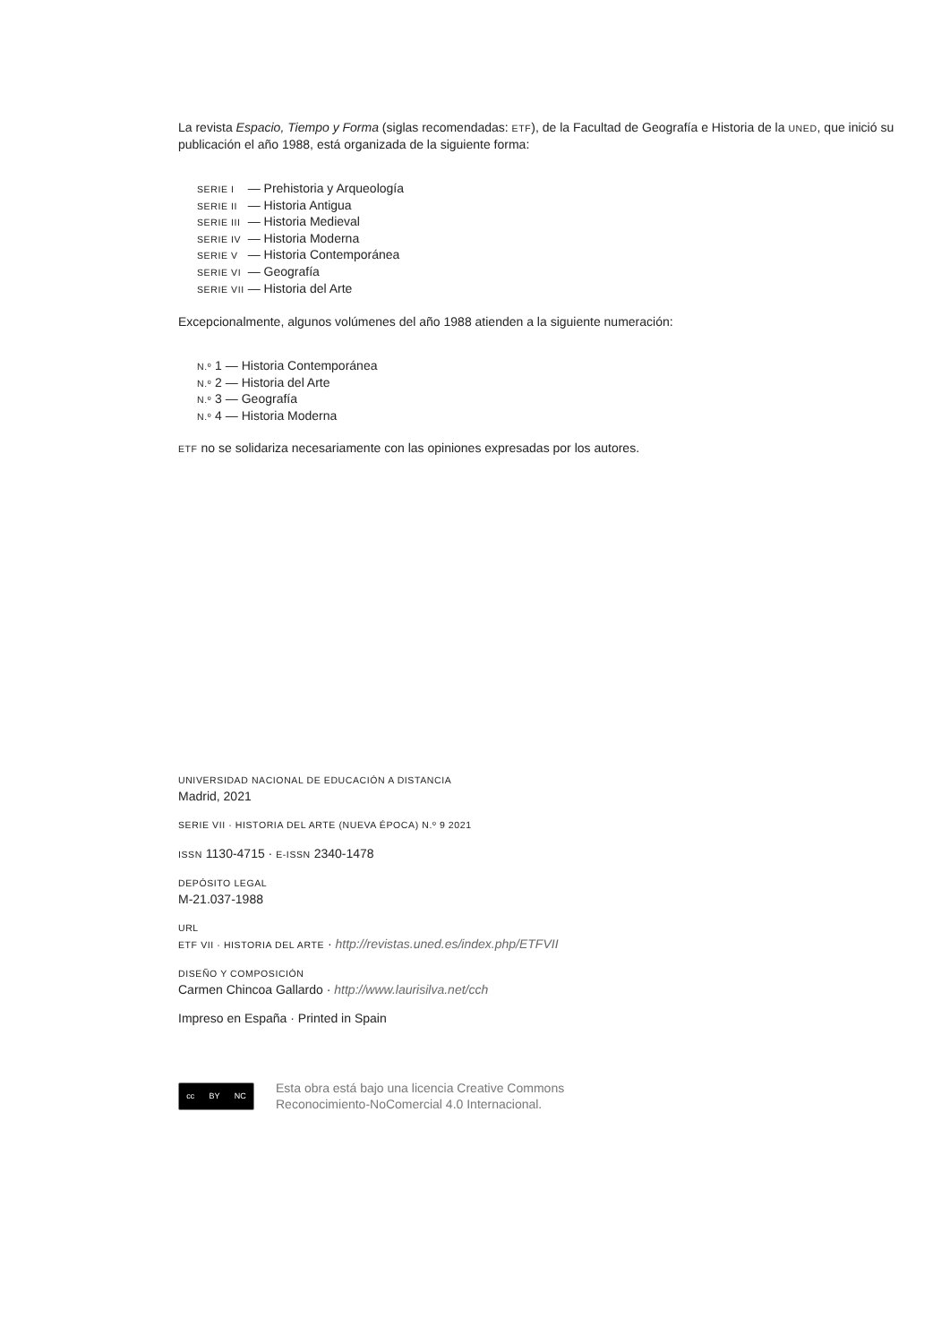La revista Espacio, Tiempo y Forma (siglas recomendadas: ETF), de la Facultad de Geografía e Historia de la UNED, que inició su publicación el año 1988, está organizada de la siguiente forma:
| SERIE I | — Prehistoria y Arqueología |
| SERIE II | — Historia Antigua |
| SERIE III | — Historia Medieval |
| SERIE IV | — Historia Moderna |
| SERIE V | — Historia Contemporánea |
| SERIE VI | — Geografía |
| SERIE VII | — Historia del Arte |
Excepcionalmente, algunos volúmenes del año 1988 atienden a la siguiente numeración:
| N.º 1 | — Historia Contemporánea |
| N.º 2 | — Historia del Arte |
| N.º 3 | — Geografía |
| N.º 4 | — Historia Moderna |
ETF no se solidariza necesariamente con las opiniones expresadas por los autores.
UNIVERSIDAD NACIONAL DE EDUCACIÓN A DISTANCIA
Madrid, 2021
SERIE VII · HISTORIA DEL ARTE (NUEVA ÉPOCA) N.º 9 2021
ISSN 1130-4715 · E-ISSN 2340-1478
DEPÓSITO LEGAL
M-21.037-1988
URL
ETF VII · HISTORIA DEL ARTE · http://revistas.uned.es/index.php/ETFVII
DISEÑO Y COMPOSICIÓN
Carmen Chincoa Gallardo · http://www.laurisilva.net/cch
Impreso en España · Printed in Spain
cc BY NC
Esta obra está bajo una licencia Creative Commons
Reconocimiento-NoComercial 4.0 Internacional.